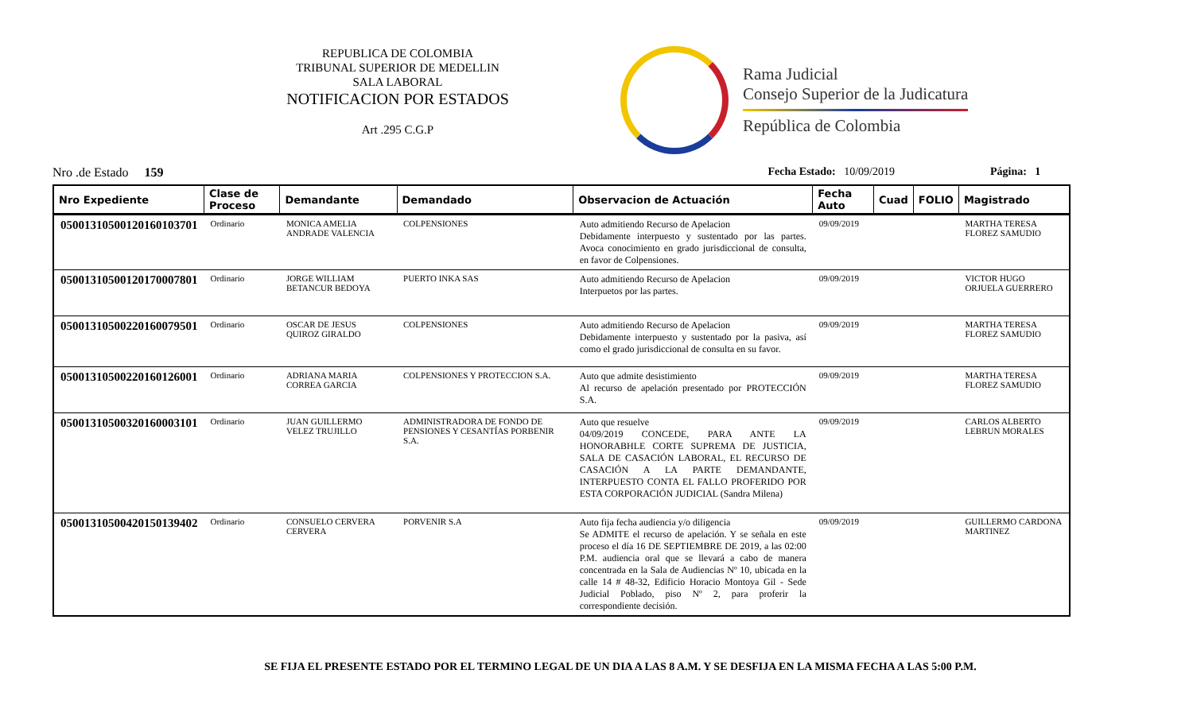REPUBLICA DE COLOMBIA
TRIBUNAL SUPERIOR DE MEDELLIN
SALA LABORAL
NOTIFICACION POR ESTADOS
Art .295 C.G.P
Rama Judicial
Consejo Superior de la Judicatura
República de Colombia
Nro .de Estado 159 Fecha Estado: 10/09/2019 Página: 1
| Nro Expediente | Clase de Proceso | Demandante | Demandado | Observacion de Actuación | Fecha Auto | Cuad | FOLIO | Magistrado |
| --- | --- | --- | --- | --- | --- | --- | --- | --- |
| 05001310500120160103701 | Ordinario | MONICA AMELIA ANDRADE VALENCIA | COLPENSIONES | Auto admitiendo Recurso de Apelacion Debidamente interpuesto y sustentado por las partes. Avoca conocimiento en grado jurisdiccional de consulta, en favor de Colpensiones. | 09/09/2019 | | | MARTHA TERESA FLOREZ SAMUDIO |
| 05001310500120170007801 | Ordinario | JORGE WILLIAM BETANCUR BEDOYA | PUERTO INKA SAS | Auto admitiendo Recurso de Apelacion Interpuetos por las partes. | 09/09/2019 | | | VICTOR HUGO ORJUELA GUERRERO |
| 05001310500220160079501 | Ordinario | OSCAR DE JESUS QUIROZ GIRALDO | COLPENSIONES | Auto admitiendo Recurso de Apelacion Debidamente interpuesto y sustentado por la pasiva, así como el grado jurisdiccional de consulta en su favor. | 09/09/2019 | | | MARTHA TERESA FLOREZ SAMUDIO |
| 05001310500220160126001 | Ordinario | ADRIANA MARIA CORREA GARCIA | COLPENSIONES Y PROTECCION S.A. | Auto que admite desistimiento Al recurso de apelación presentado por PROTECCIÓN S.A. | 09/09/2019 | | | MARTHA TERESA FLOREZ SAMUDIO |
| 05001310500320160003101 | Ordinario | JUAN GUILLERMO VELEZ TRUJILLO | ADMINISTRADORA DE FONDO DE PENSIONES Y CESANTÍAS PORBENIR S.A. | Auto que resuelve 04/09/2019 CONCEDE, PARA ANTE LA HONORABHLE CORTE SUPREMA DE JUSTICIA, SALA DE CASACIÓN LABORAL, EL RECURSO DE CASACIÓN A LA PARTE DEMANDANTE, INTERPUESTO CONTA EL FALLO PROFERIDO POR ESTA CORPORACIÓN JUDICIAL (Sandra Milena) | 09/09/2019 | | | CARLOS ALBERTO LEBRUN MORALES |
| 05001310500420150139402 | Ordinario | CONSUELO CERVERA CERVERA | PORVENIR S.A | Auto fija fecha audiencia y/o diligencia Se ADMITE el recurso de apelación. Y se señala en este proceso el día 16 DE SEPTIEMBRE DE 2019, a las 02:00 P.M. audiencia oral que se llevará a cabo de manera concentrada en la Sala de Audiencias Nº 10, ubicada en la calle 14 # 48-32, Edificio Horacio Montoya Gil - Sede Judicial Poblado, piso Nº 2, para proferir la correspondiente decisión. | 09/09/2019 | | | GUILLERMO CARDONA MARTINEZ |
SE FIJA EL PRESENTE ESTADO POR EL TERMINO LEGAL DE UN DIA A LAS 8 A.M. Y SE DESFIJA EN LA MISMA FECHA A LAS 5:00 P.M.